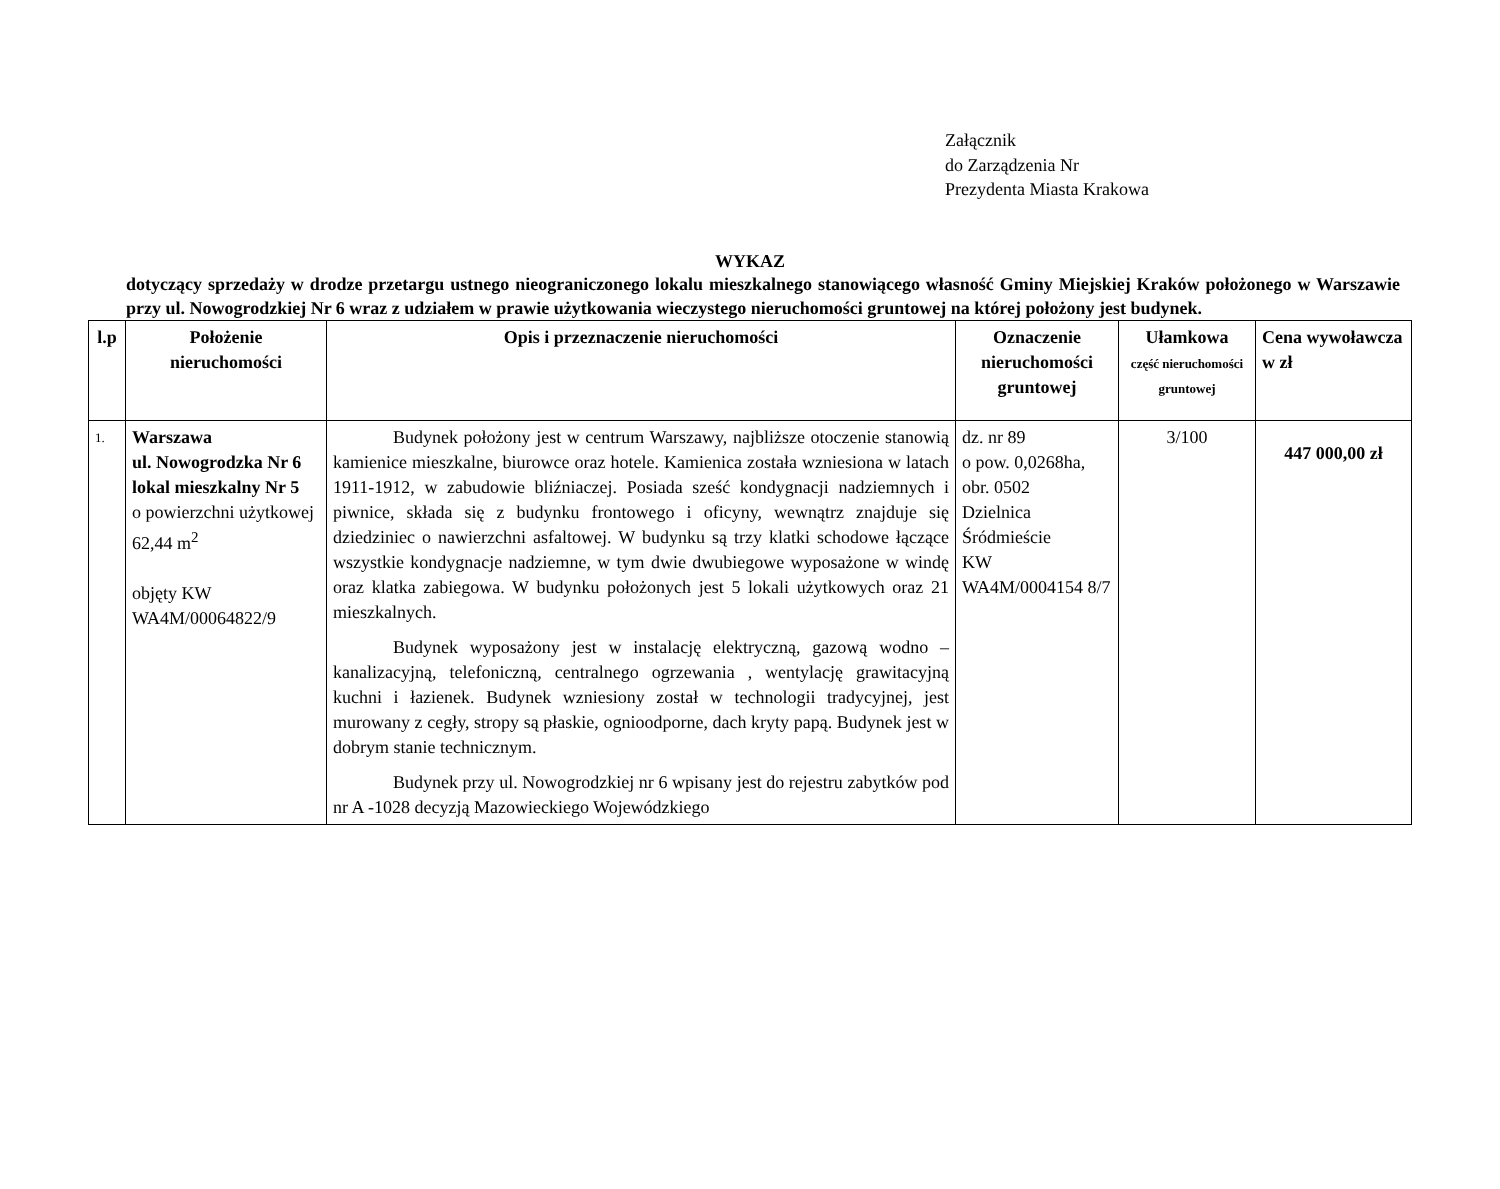Załącznik
do Zarządzenia Nr
Prezydenta Miasta Krakowa
WYKAZ
dotyczący sprzedaży w drodze przetargu ustnego nieograniczonego lokalu mieszkalnego stanowiącego własność Gminy Miejskiej Kraków położonego w Warszawie przy ul. Nowogrodzkiej Nr 6 wraz z udziałem w prawie użytkowania wieczystego nieruchomości gruntowej na której położony jest budynek.
| l.p | Położenie nieruchomości | Opis i przeznaczenie nieruchomości | Oznaczenie nieruchomości gruntowej | Ułamkowa część nieruchomości gruntowej | Cena wywoławcza w zł |
| --- | --- | --- | --- | --- | --- |
| 1. | Warszawa ul. Nowogrodzka Nr 6 lokal mieszkalny Nr 5 o powierzchni użytkowej 62,44 m<sup>2</sup> objęty KW WA4M/00064822/9 | Budynek położony jest w centrum Warszawy, najbliższe otoczenie stanowią kamienice mieszkalne, biurowce oraz hotele. Kamienica została wzniesiona w latach 1911-1912, w zabudowie bliźniaczej. Posiada sześć kondygnacji nadziemnych i piwnice, składa się z budynku frontowego i oficyny, wewnątrz znajduje się dziedziniec o nawierzchni asfaltowej. W budynku są trzy klatki schodowe łączące wszystkie kondygnacje nadziemne, w tym dwie dwubiegowe wyposażone w windę oraz klatka zabiegowa. W budynku położonych jest 5 lokali użytkowych oraz 21 mieszkalnych. Budynek wyposażony jest w instalację elektryczną, gazową wodno – kanalizacyjną, telefoniczną, centralnego ogrzewania , wentylację grawitacyjną kuchni i łazienek. Budynek wzniesiony został w technologii tradycyjnej, jest murowany z cegły, stropy są płaskie, ognioodporne, dach kryty papą. Budynek jest w dobrym stanie technicznym. Budynek przy ul. Nowogrodzkiej nr 6 wpisany jest do rejestru zabytków pod nr A -1028 decyzją Mazowieckiego Wojewódzkiego | dz. nr 89 o pow. 0,0268ha, obr. 0502 Dzielnica Śródmieście KW WA4M/0004154 8/7 | 3/100 | 447 000,00 zł |